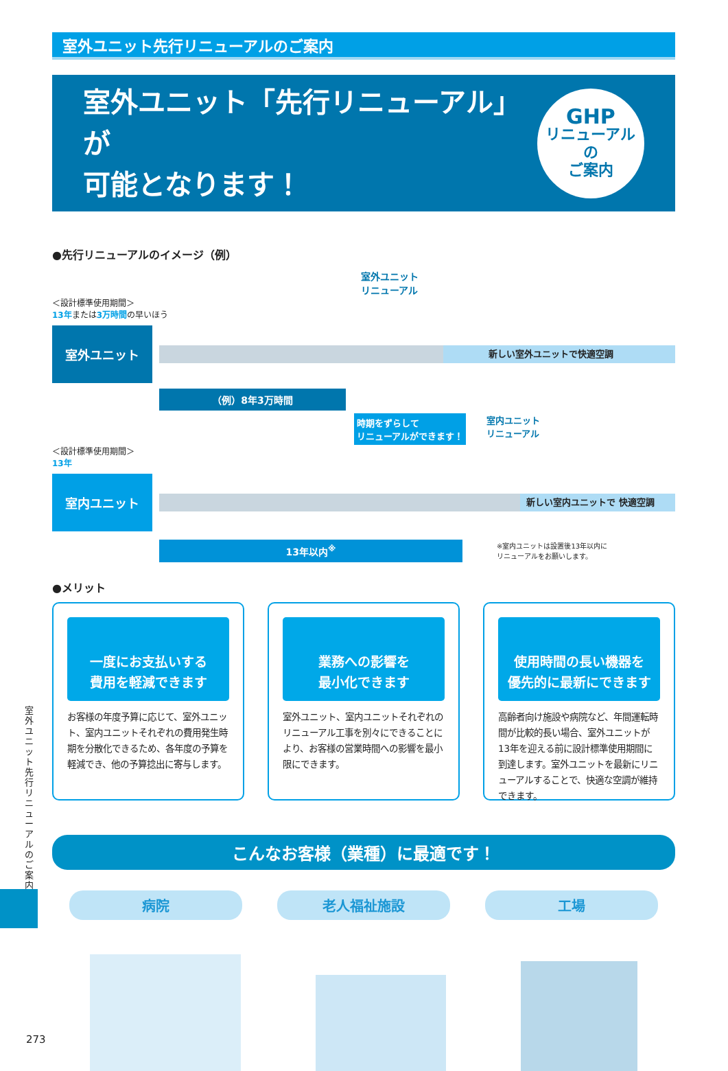室外ユニット先行リニューアルのご案内
室外ユニット「先行リニューアル」が
可能となります！
GHP
リニューアル
の
ご案内
●先行リニューアルのイメージ（例）
室外ユニット
リニューアル
＜設計標準使用期間＞
13年または3万時間の早いほう
室外ユニット
新しい室外ユニットで快適空調
（例）8年3万時間
時期をずらして
リニューアルができます！ 室内ユニット
リニューアル
＜設計標準使用期間＞
13年
室内ユニット
新しい室内ユニットで 快適空調
13年以内<sup>※</sup>
※室内ユニットは設置後13年以内に
リニューアルをお願いします。
●メリット
一度にお支払いする
費用を軽減できます
お客様の年度予算に応じて、室外ユニット、室内ユニットそれぞれの費用発生時期を分散化できるため、各年度の予算を軽減でき、他の予算捻出に寄与します。
業務への影響を
最小化できます
室外ユニット、室内ユニットそれぞれのリニューアル工事を別々にできることにより、お客様の営業時間への影響を最小限にできます。
使用時間の長い機器を
優先的に最新にできます
高齢者向け施設や病院など、年間運転時間が比較的長い場合、室外ユニットが13年を迎える前に設計標準使用期間に到達します。室外ユニットを最新にリニューアルすることで、快適な空調が維持できます。
こんなお客様（業種）に最適です！
病院 老人福祉施設 工場
室外ユニット先行リニューアルのご案内
273